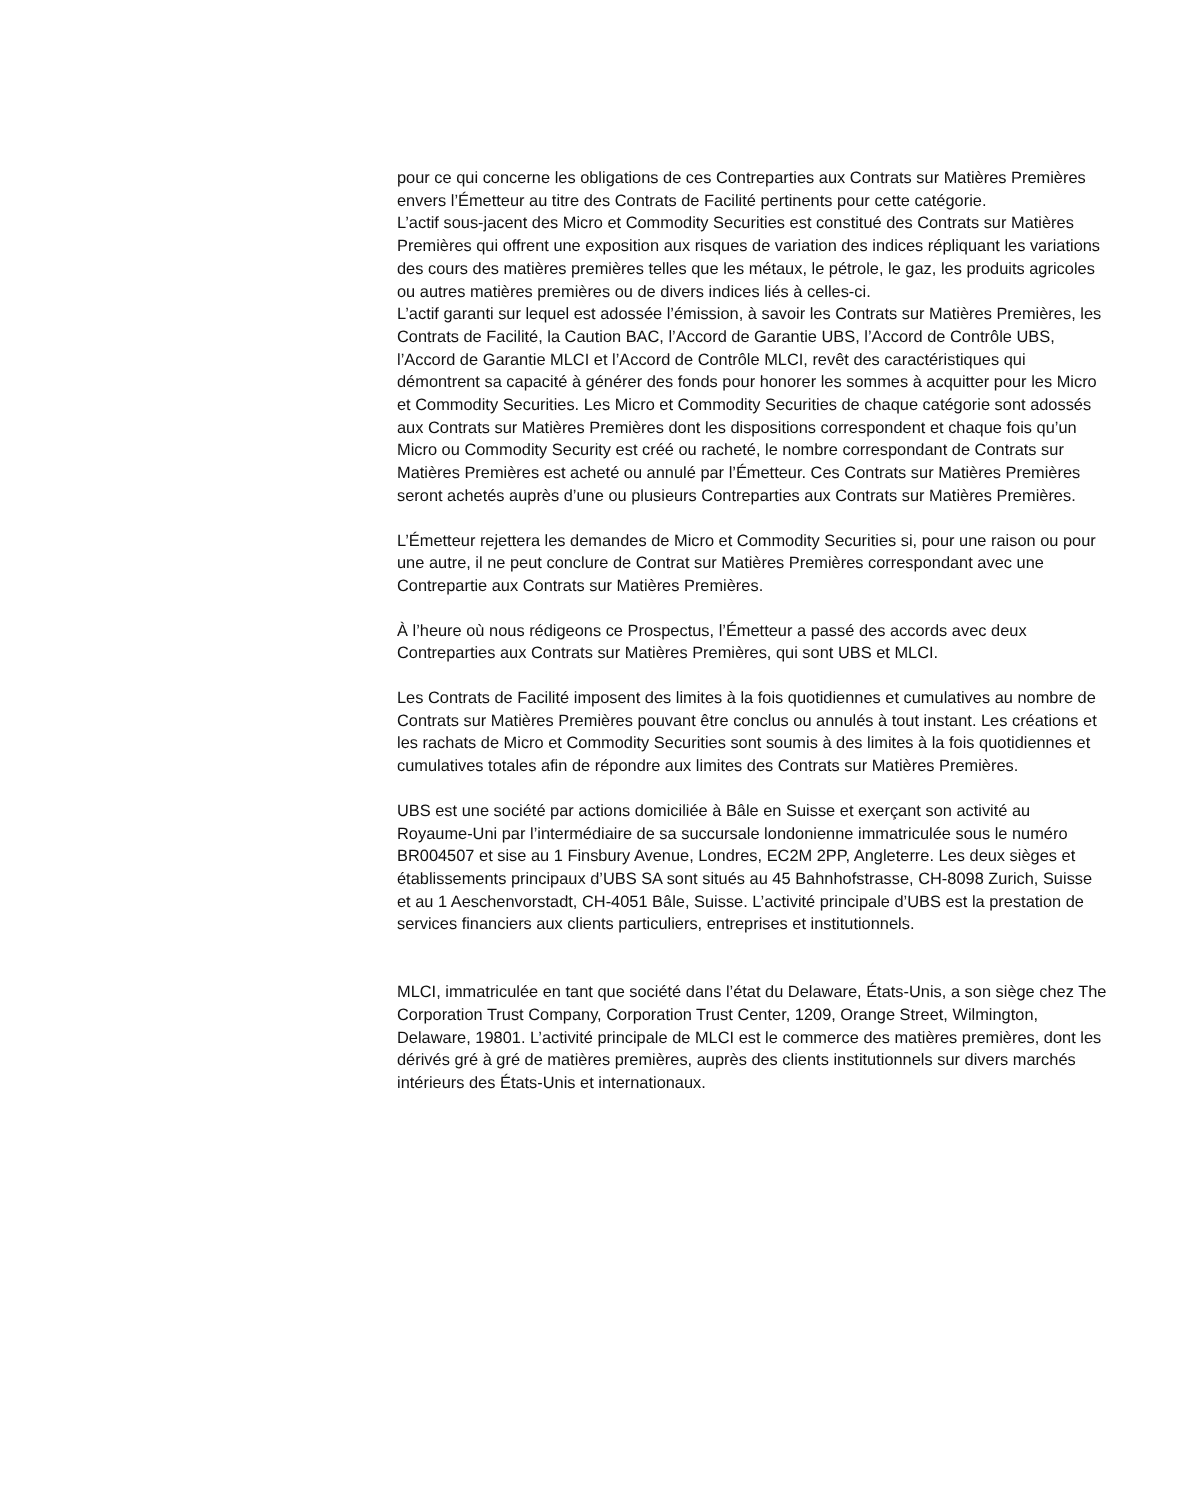pour ce qui concerne les obligations de ces Contreparties aux Contrats sur Matières Premières envers l’Émetteur au titre des Contrats de Facilité pertinents pour cette catégorie.
L’actif sous-jacent des Micro et Commodity Securities est constitué des Contrats sur Matières Premières qui offrent une exposition aux risques de variation des indices répliquant les variations des cours des matières premières telles que les métaux, le pétrole, le gaz, les produits agricoles ou autres matières premières ou de divers indices liés à celles-ci.
L’actif garanti sur lequel est adossée l’émission, à savoir les Contrats sur Matières Premières, les Contrats de Facilité, la Caution BAC, l’Accord de Garantie UBS, l’Accord de Contrôle UBS, l’Accord de Garantie MLCI et l’Accord de Contrôle MLCI, revêt des caractéristiques qui démontrent sa capacité à générer des fonds pour honorer les sommes à acquitter pour les Micro et Commodity Securities. Les Micro et Commodity Securities de chaque catégorie sont adossés aux Contrats sur Matières Premières dont les dispositions correspondent et chaque fois qu’un Micro ou Commodity Security est créé ou racheté, le nombre correspondant de Contrats sur Matières Premières est acheté ou annulé par l’Émetteur. Ces Contrats sur Matières Premières seront achetés auprès d’une ou plusieurs Contreparties aux Contrats sur Matières Premières.
L’Émetteur rejettera les demandes de Micro et Commodity Securities si, pour une raison ou pour une autre, il ne peut conclure de Contrat sur Matières Premières correspondant avec une Contrepartie aux Contrats sur Matières Premières.
À l’heure où nous rédigeons ce Prospectus, l’Émetteur a passé des accords avec deux Contreparties aux Contrats sur Matières Premières, qui sont UBS et MLCI.
Les Contrats de Facilité imposent des limites à la fois quotidiennes et cumulatives au nombre de Contrats sur Matières Premières pouvant être conclus ou annulés à tout instant. Les créations et les rachats de Micro et Commodity Securities sont soumis à des limites à la fois quotidiennes et cumulatives totales afin de répondre aux limites des Contrats sur Matières Premières.
UBS est une société par actions domiciliée à Bâle en Suisse et exerçant son activité au Royaume-Uni par l’intermédiaire de sa succursale londonienne immatriculée sous le numéro BR004507 et sise au 1 Finsbury Avenue, Londres, EC2M 2PP, Angleterre. Les deux sièges et établissements principaux d’UBS SA sont situés au 45 Bahnhofstrasse, CH-8098 Zurich, Suisse et au 1 Aeschenvorstadt, CH-4051 Bâle, Suisse. L’activité principale d’UBS est la prestation de services financiers aux clients particuliers, entreprises et institutionnels.
MLCI, immatriculée en tant que société dans l’état du Delaware, États-Unis, a son siège chez The Corporation Trust Company, Corporation Trust Center, 1209, Orange Street, Wilmington, Delaware, 19801. L’activité principale de MLCI est le commerce des matières premières, dont les dérivés gré à gré de matières premières, auprès des clients institutionnels sur divers marchés intérieurs des États-Unis et internationaux.